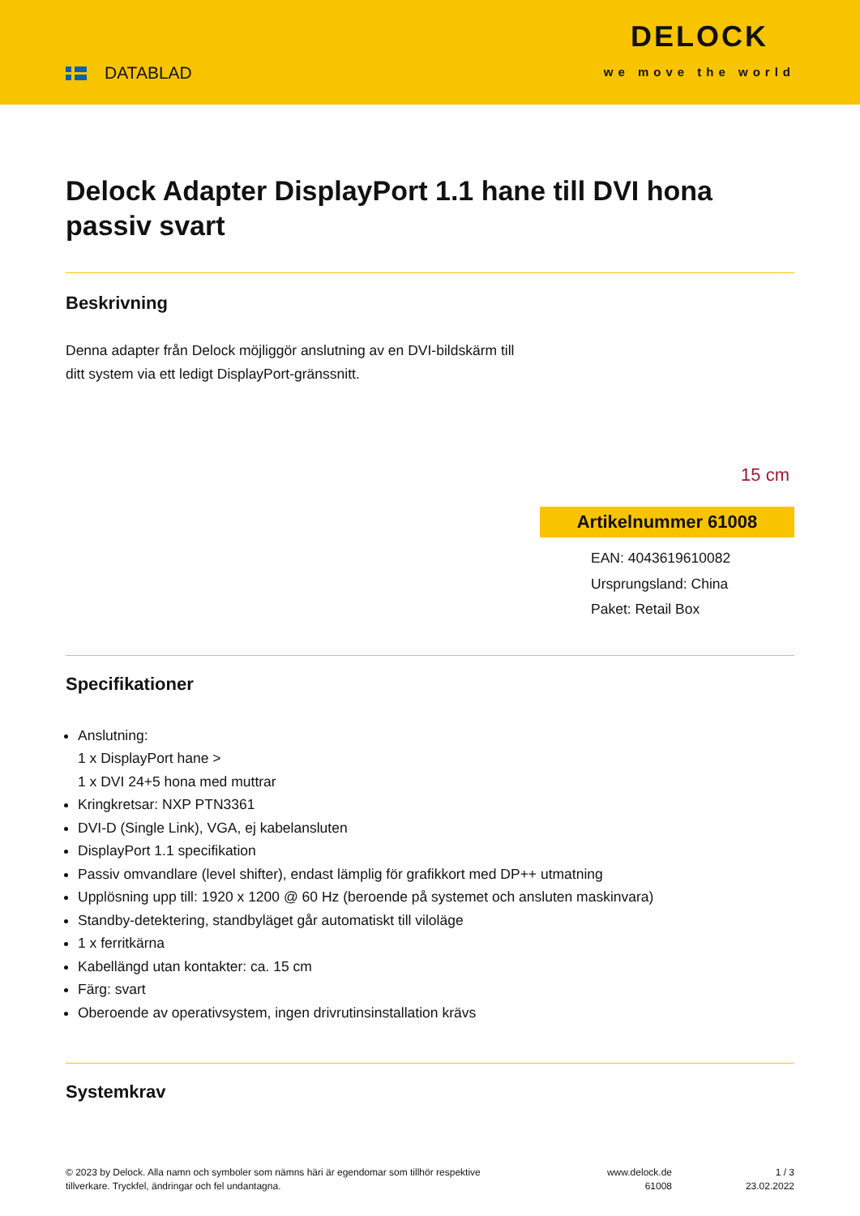DATABLAD
DELOCK
we move the world
Delock Adapter DisplayPort 1.1 hane till DVI hona passiv svart
Beskrivning
Denna adapter från Delock möjliggör anslutning av en DVI-bildskärm till ditt system via ett ledigt DisplayPort-gränssnitt.
15 cm
Artikelnummer 61008
EAN: 4043619610082
Ursprungsland: China
Paket: Retail Box
Specifikationer
Anslutning:
1 x DisplayPort hane >
1 x DVI 24+5 hona med muttrar
Kringkretsar: NXP PTN3361
DVI-D (Single Link), VGA, ej kabelansluten
DisplayPort 1.1 specifikation
Passiv omvandlare (level shifter), endast lämplig för grafikkort med DP++ utmatning
Upplösning upp till: 1920 x 1200 @ 60 Hz (beroende på systemet och ansluten maskinvara)
Standby-detektering, standbyläget går automatiskt till viloläge
1 x ferritkärna
Kabellängd utan kontakter: ca. 15 cm
Färg: svart
Oberoende av operativsystem, ingen drivrutinsinstallation krävs
Systemkrav
© 2023 by Delock. Alla namn och symboler som nämns häri är egendomar som tillhör respektive tillverkare. Tryckfel, ändringar och fel undantagna.
www.delock.de
61008
1 / 3
23.02.2022